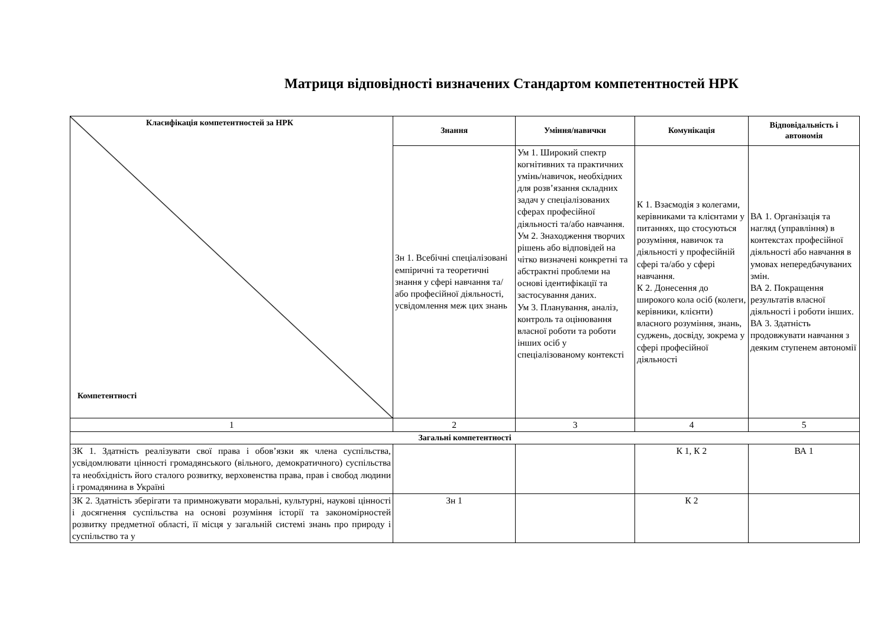Матриця відповідності визначених Стандартом компетентностей НРК
| Класифікація компетентностей за НРК Компетентності | Знання | Уміння/навички | Комунікація | Відповідальність і автономія |
| | Зн 1. Всебічні спеціалізовані емпіричні та теоретичні знання у сфері навчання та/або професійної діяльності, усвідомлення меж цих знань | Ум 1. Широкий спектр когнітивних та практичних умінь/навичок, необхідних для розв’язання складних задач у спеціалізованих сферах професійної діяльності та/або навчання. Ум 2. Знаходження творчих рішень або відповідей на чітко визначені конкретні та абстрактні проблеми на основі ідентифікації та застосування даних. Ум 3. Планування, аналіз, контроль та оцінювання власної роботи та роботи інших осіб у спеціалізованому контексті | К 1. Взаємодія з колегами, керівниками та клієнтами у питаннях, що стосуються розуміння, навичок та діяльності у професійній сфері та/або у сфері навчання. К 2. Донесення до широкого кола осіб (колеги, керівники, клієнти) власного розуміння, знань, суджень, досвіду, зокрема у сфері професійної діяльності | ВА 1. Організація та нагляд (управління) в контекстах професійної діяльності або навчання в умовах непередбачуваних змін. ВА 2. Покращення результатів власної діяльності і роботи інших. ВА 3. Здатність продовжувати навчання з деяким ступенем автономії |
| 1 | 2 | 3 | 4 | 5 |
| Загальні компетентності | | | | |
| ЗК 1. Здатність реалізувати свої права і обов’язки як члена суспільства, усвідомлювати цінності громадянського (вільного, демократичного) суспільства та необхідність його сталого розвитку, верховенства права, прав і свобод людини і громадянина в Україні | | | К 1, К 2 | ВА 1 |
| ЗК 2. Здатність зберігати та примножувати моральні, культурні, наукові цінності і досягнення суспільства на основі розуміння історії та закономірностей розвитку предметної області, її місця у загальній системі знань про природу і суспільство та у | Зн 1 | | К 2 | |